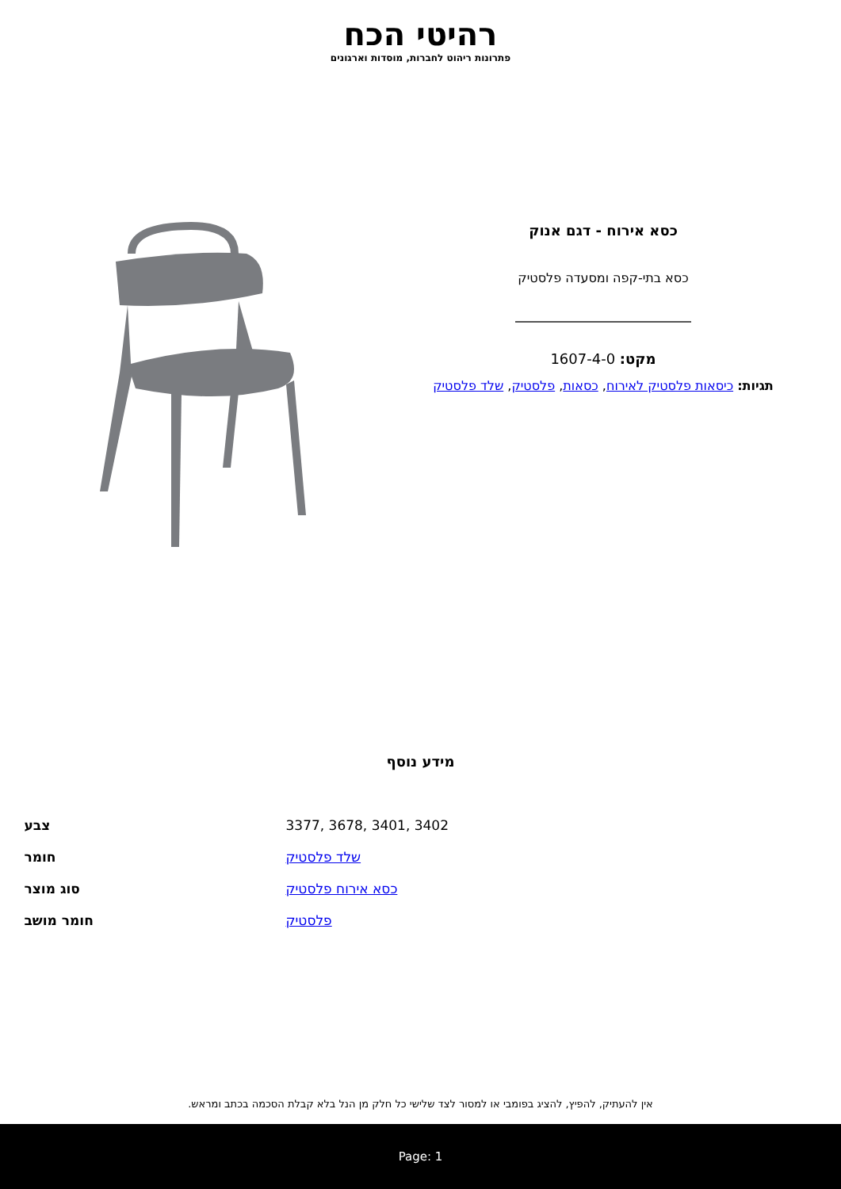רהיטי הכח
פתרונות ריהוט לחברות, מוסדות וארגונים
כסא אירוח - דגם אנוק
כסא בתי-קפה ומסעדה פלסטיק
מקט: 1607-4-0
תגיות: כיסאות פלסטיק לאירוח, כסאות, פלסטיק, שלד פלסטיק
מידע נוסף
| צבע | 3377, 3678, 3401, 3402 |
| חומר | שלד פלסטיק |
| סוג מוצר | כסא אירוח פלסטיק |
| חומר מושב | פלסטיק |
אין להעתיק, להפיץ, להציג בפומבי או למסור לצד שלישי כל חלק מן הנל בלא קבלת הסכמה בכתב ומראש.
Page: 1